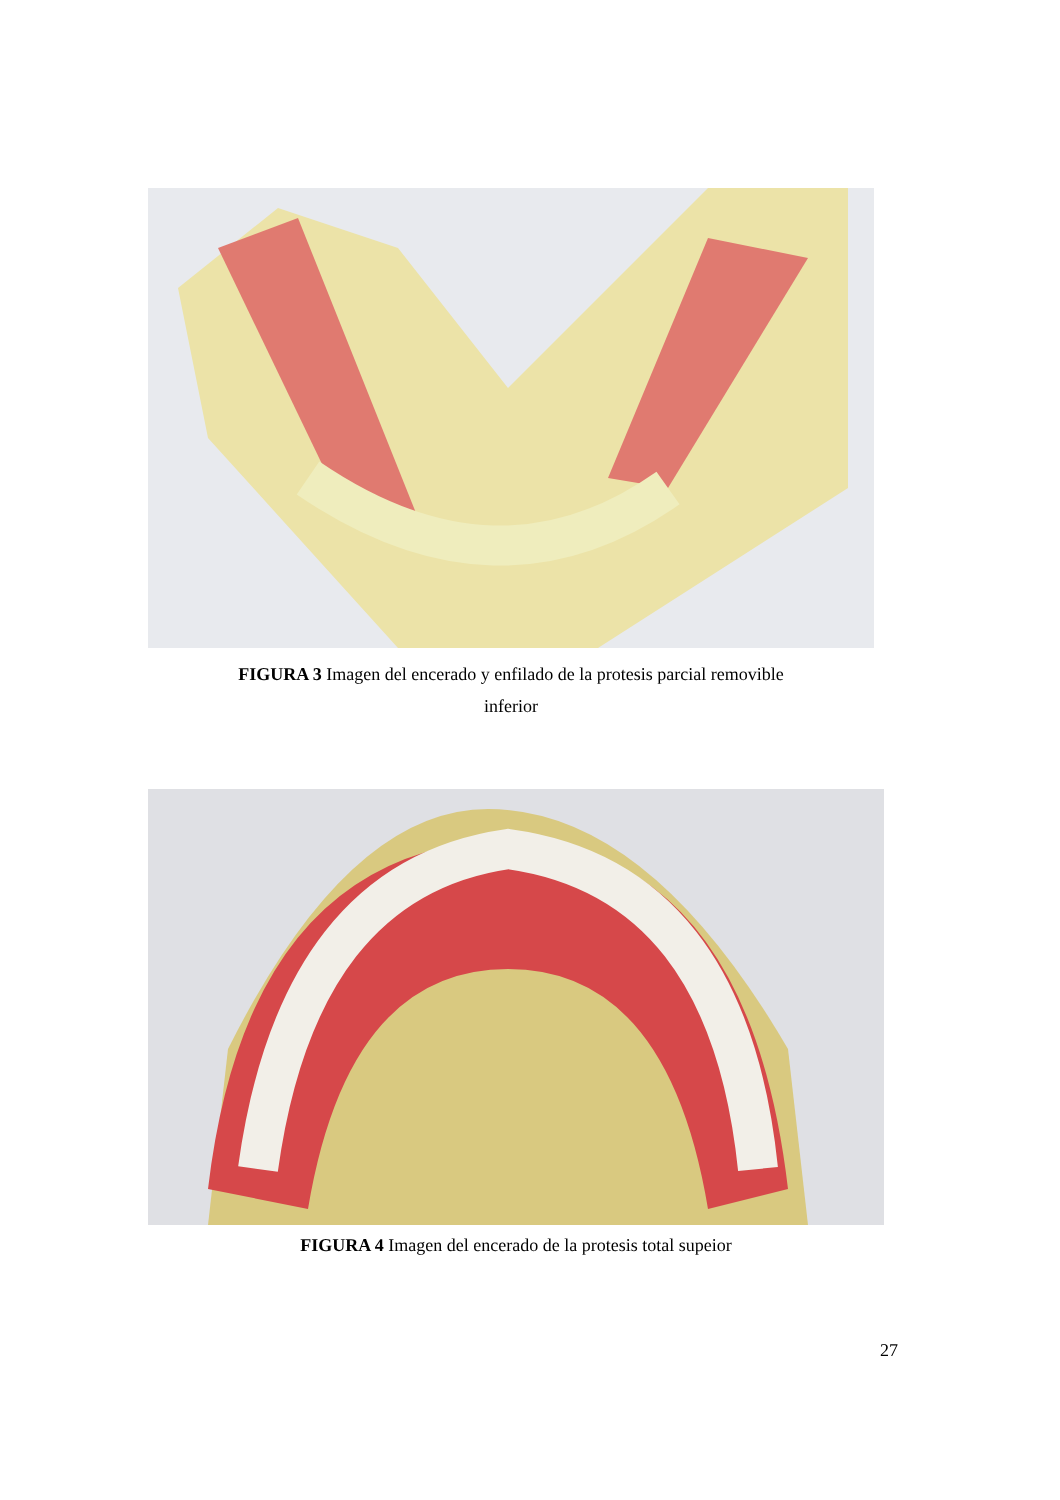FIGURA 3 Imagen del encerado y enfilado de la protesis parcial removible
inferior
FIGURA 4 Imagen del encerado de la protesis total supeior
27